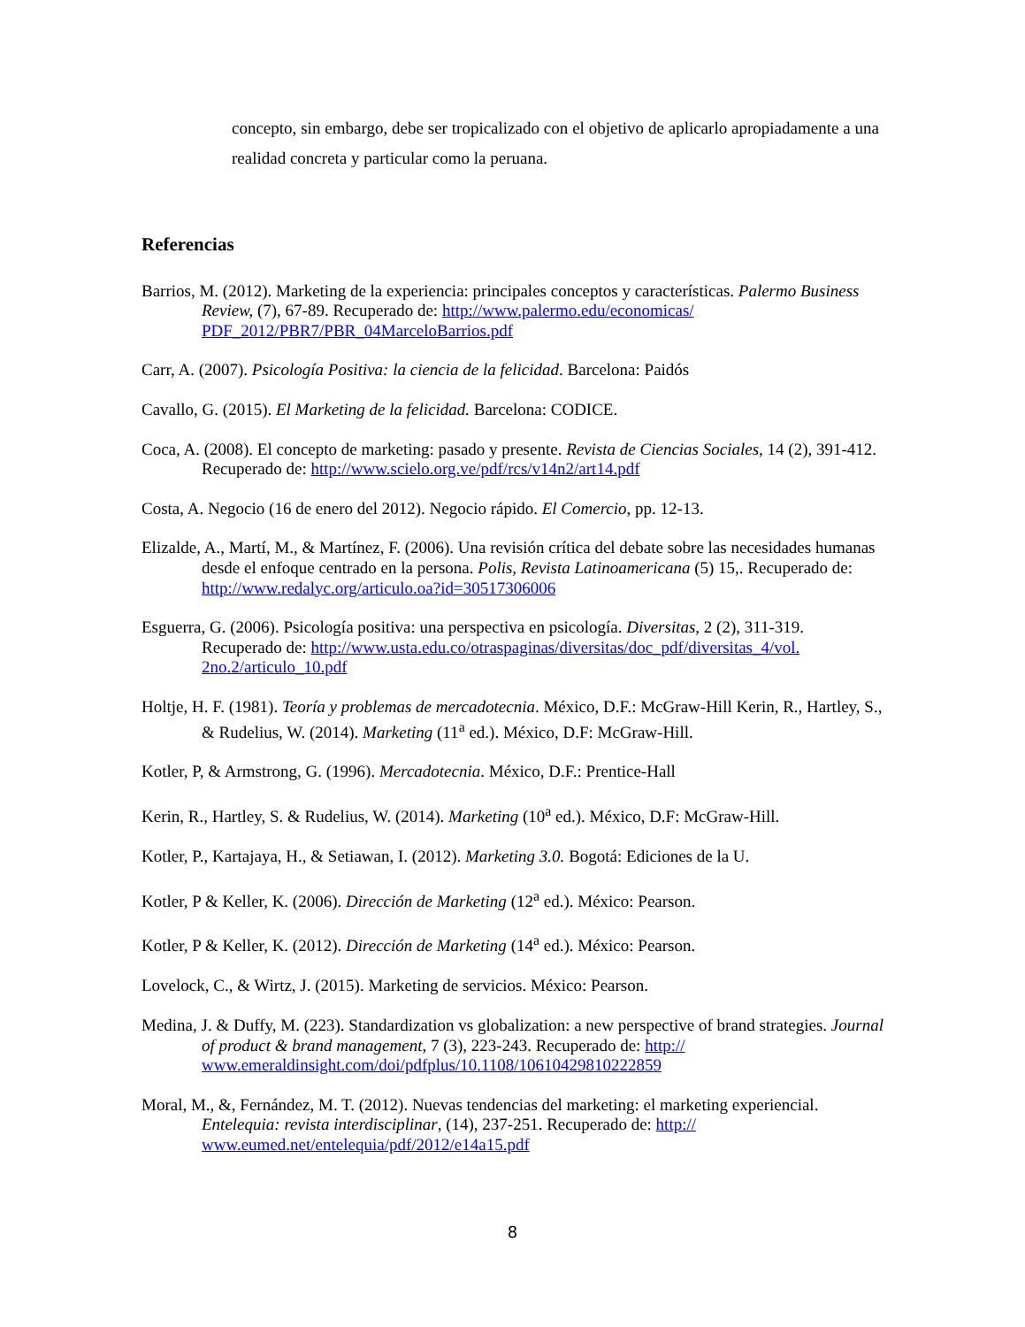concepto, sin embargo, debe ser tropicalizado con el objetivo de aplicarlo apropiadamente a una realidad concreta y particular como la peruana.
Referencias
Barrios, M. (2012). Marketing de la experiencia: principales conceptos y características. Palermo Business Review, (7), 67-89. Recuperado de: http://www.palermo.edu/economicas/ PDF_2012/PBR7/PBR_04MarceloBarrios.pdf
Carr, A. (2007). Psicología Positiva: la ciencia de la felicidad. Barcelona: Paidós
Cavallo, G. (2015). El Marketing de la felicidad. Barcelona: CODICE.
Coca, A. (2008). El concepto de marketing: pasado y presente. Revista de Ciencias Sociales, 14 (2), 391-412. Recuperado de: http://www.scielo.org.ve/pdf/rcs/v14n2/art14.pdf
Costa, A. Negocio (16 de enero del 2012). Negocio rápido. El Comercio, pp. 12-13.
Elizalde, A., Martí, M., & Martínez, F. (2006). Una revisión crítica del debate sobre las necesidades humanas desde el enfoque centrado en la persona. Polis, Revista Latinoamericana (5) 15,. Recuperado de: http://www.redalyc.org/articulo.oa?id=30517306006
Esguerra, G. (2006). Psicología positiva: una perspectiva en psicología. Diversitas, 2 (2), 311-319. Recuperado de: http://www.usta.edu.co/otraspaginas/diversitas/doc_pdf/diversitas_4/vol. 2no.2/articulo_10.pdf
Holtje, H. F. (1981). Teoría y problemas de mercadotecnia. México, D.F.: McGraw-Hill Kerin, R., Hartley, S., & Rudelius, W. (2014). Marketing (11<sup>a</sup> ed.). México, D.F: McGraw-Hill.
Kotler, P, & Armstrong, G. (1996). Mercadotecnia. México, D.F.: Prentice-Hall
Kerin, R., Hartley, S. & Rudelius, W. (2014). Marketing (10<sup>a</sup> ed.). México, D.F: McGraw-Hill.
Kotler, P., Kartajaya, H., & Setiawan, I. (2012). Marketing 3.0. Bogotá: Ediciones de la U.
Kotler, P & Keller, K. (2006). Dirección de Marketing (12<sup>a</sup> ed.). México: Pearson.
Kotler, P & Keller, K. (2012). Dirección de Marketing (14<sup>a</sup> ed.). México: Pearson.
Lovelock, C., & Wirtz, J. (2015). Marketing de servicios. México: Pearson.
Medina, J. & Duffy, M. (223). Standardization vs globalization: a new perspective of brand strategies. Journal of product & brand management, 7 (3), 223-243. Recuperado de: http:// www.emeraldinsight.com/doi/pdfplus/10.1108/10610429810222859
Moral, M., &, Fernández, M. T. (2012). Nuevas tendencias del marketing: el marketing experiencial. Entelequia: revista interdisciplinar, (14), 237-251. Recuperado de: http:// www.eumed.net/entelequia/pdf/2012/e14a15.pdf
8